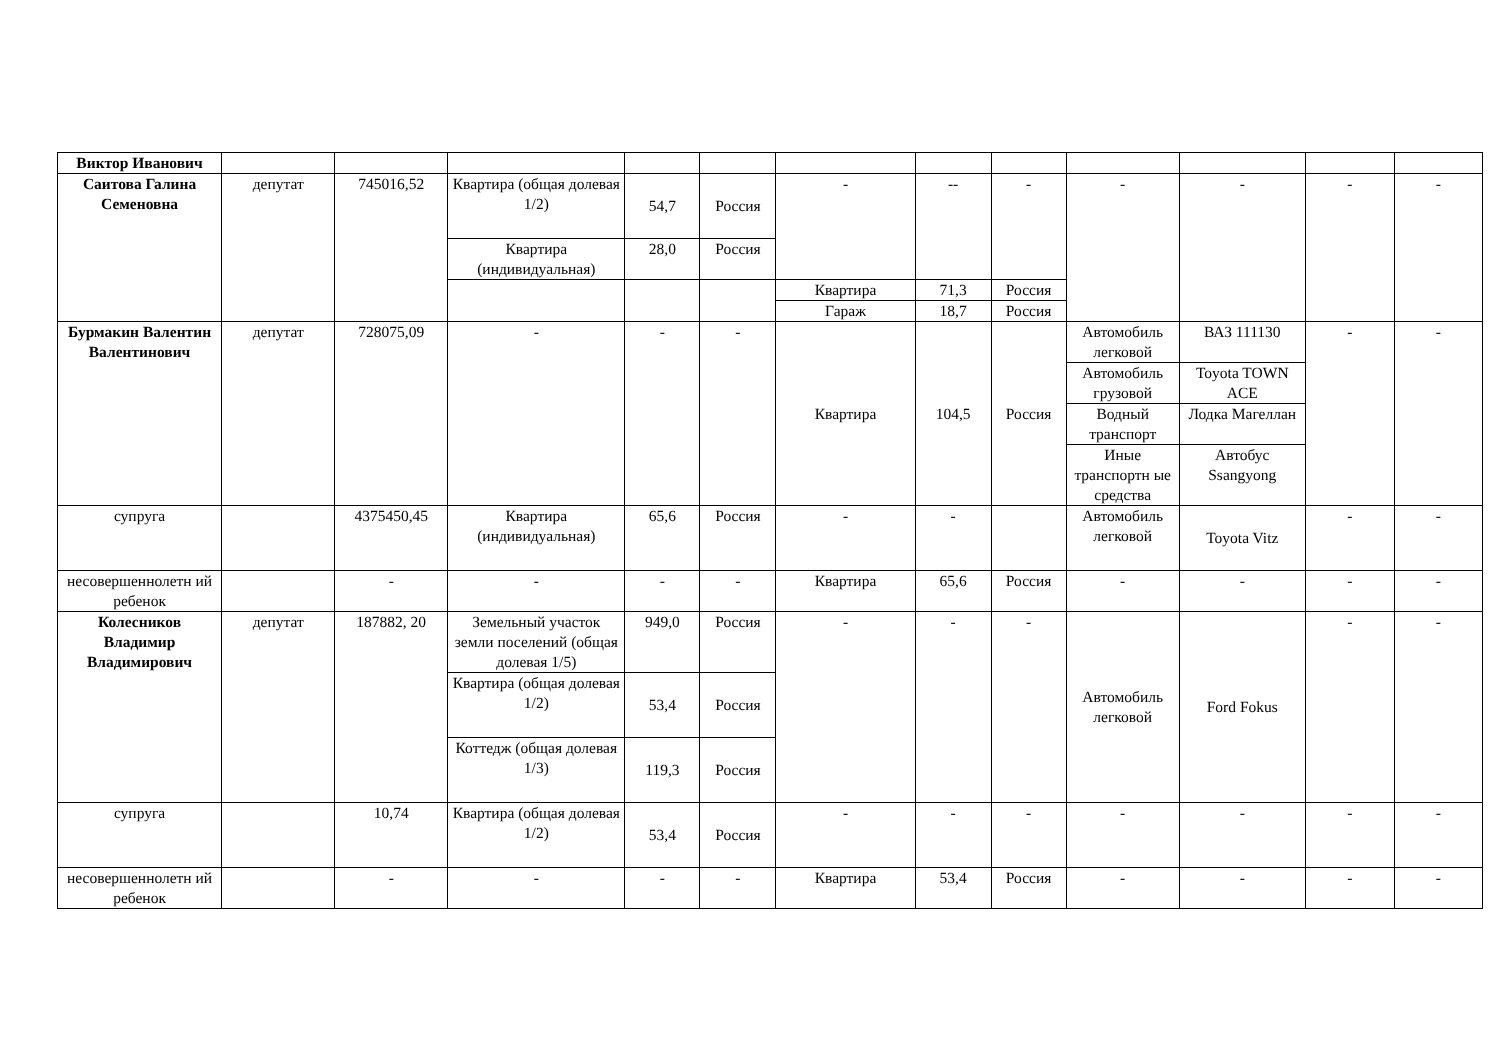| Виктор Иванович | | | | | | | | | | | | |
| Саитова Галина Семеновна | депутат | 745016,52 | Квартира (общая долевая 1/2) | 54,7 | Россия | - | -- | - | - | - | - | - |
| | | | Квартира (индивидуальная) | 28,0 | Россия | | | | | | | |
| | | | | | | Квартира | 71,3 | Россия | | | | |
| | | | | | | Гараж | 18,7 | Россия | | | | |
| Бурмакин Валентин Валентинович | депутат | 728075,09 | - | - | - | Квартира | 104,5 | Россия | Автомобиль легковой | ВАЗ 111130 | - | - |
| | | | | | | | | | Автомобиль грузовой | Toyota TOWN ACE | | |
| | | | | | | | | | Водный транспорт | Лодка Магеллан | | |
| | | | | | | | | | Иные транспортн ые средства | Автобус Ssangyong | | |
| супруга | | 4375450,45 | Квартира (индивидуальная) | 65,6 | Россия | - | - | | Автомобиль легковой | Toyota Vitz | - | - |
| несовершеннолетн ий ребенок | | - | - | - | - | Квартира | 65,6 | Россия | - | - | - | - |
| Колесников Владимир Владимирович | депутат | 187882, 20 | Земельный участок земли поселений (общая долевая 1/5) | 949,0 | Россия | - | - | - | Автомобиль легковой | Ford Fokus | - | - |
| | | | Квартира (общая долевая 1/2) | 53,4 | Россия | | | | | | | |
| | | | Коттедж (общая долевая 1/3) | 119,3 | Россия | | | | | | | |
| супруга | | 10,74 | Квартира (общая долевая 1/2) | 53,4 | Россия | - | - | - | - | - | - | - |
| несовершеннолетн ий ребенок | | - | - | - | - | Квартира | 53,4 | Россия | - | - | - | - |